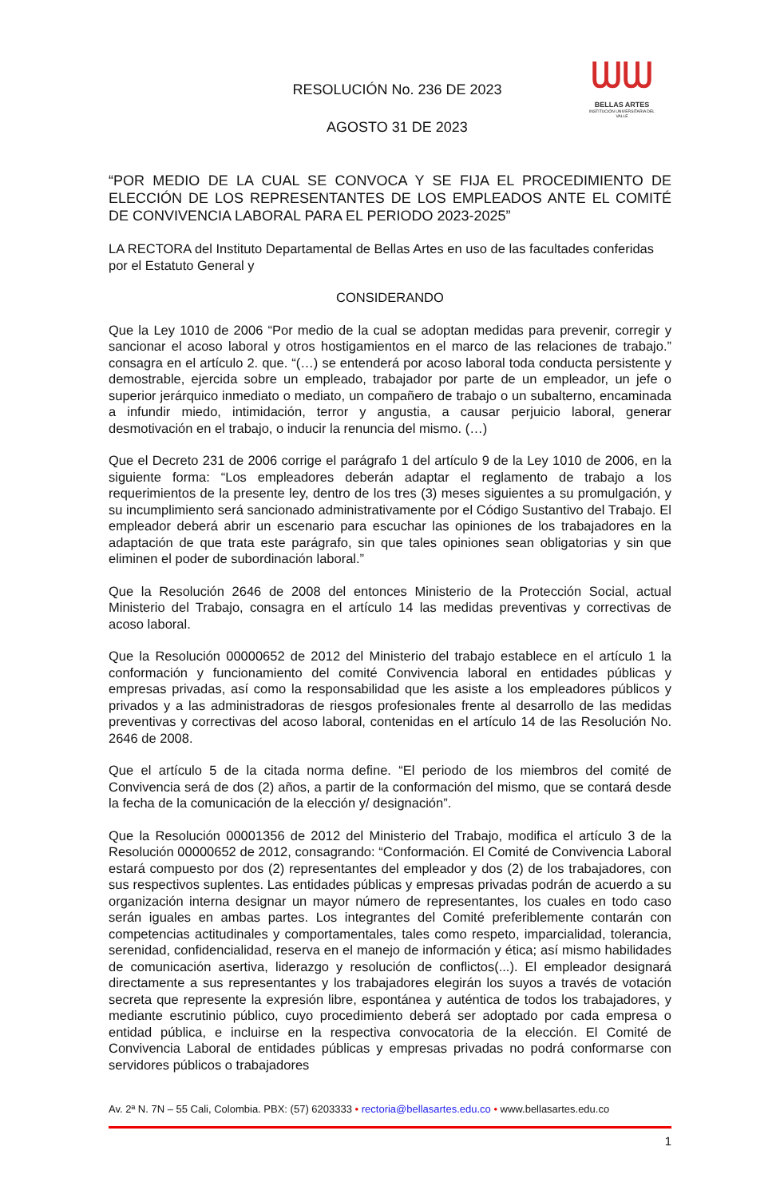ᗯᗯ
BELLAS ARTES
INSTITUCIÓN UNIVERSITARIA DEL VALLE
RESOLUCIÓN No. 236 DE 2023
AGOSTO 31 DE 2023
“POR MEDIO DE LA CUAL SE CONVOCA Y SE FIJA EL PROCEDIMIENTO DE ELECCIÓN DE LOS REPRESENTANTES DE LOS EMPLEADOS ANTE EL COMITÉ DE CONVIVENCIA LABORAL PARA EL PERIODO 2023-2025”
LA RECTORA del Instituto Departamental de Bellas Artes en uso de las facultades conferidas por el Estatuto General y
CONSIDERANDO
Que la Ley 1010 de 2006 “Por medio de la cual se adoptan medidas para prevenir, corregir y sancionar el acoso laboral y otros hostigamientos en el marco de las relaciones de trabajo.” consagra en el artículo 2. que. “(…) se entenderá por acoso laboral toda conducta persistente y demostrable, ejercida sobre un empleado, trabajador por parte de un empleador, un jefe o superior jerárquico inmediato o mediato, un compañero de trabajo o un subalterno, encaminada a infundir miedo, intimidación, terror y angustia, a causar perjuicio laboral, generar desmotivación en el trabajo, o inducir la renuncia del mismo. (…)
Que el Decreto 231 de 2006 corrige el parágrafo 1 del artículo 9 de la Ley 1010 de 2006, en la siguiente forma: “Los empleadores deberán adaptar el reglamento de trabajo a los requerimientos de la presente ley, dentro de los tres (3) meses siguientes a su promulgación, y su incumplimiento será sancionado administrativamente por el Código Sustantivo del Trabajo. El empleador deberá abrir un escenario para escuchar las opiniones de los trabajadores en la adaptación de que trata este parágrafo, sin que tales opiniones sean obligatorias y sin que eliminen el poder de subordinación laboral.”
Que la Resolución 2646 de 2008 del entonces Ministerio de la Protección Social, actual Ministerio del Trabajo, consagra en el artículo 14 las medidas preventivas y correctivas de acoso laboral.
Que la Resolución 00000652 de 2012 del Ministerio del trabajo establece en el artículo 1 la conformación y funcionamiento del comité Convivencia laboral en entidades públicas y empresas privadas, así como la responsabilidad que les asiste a los empleadores públicos y privados y a las administradoras de riesgos profesionales frente al desarrollo de las medidas preventivas y correctivas del acoso laboral, contenidas en el artículo 14 de las Resolución No. 2646 de 2008.
Que el artículo 5 de la citada norma define. “El periodo de los miembros del comité de Convivencia será de dos (2) años, a partir de la conformación del mismo, que se contará desde la fecha de la comunicación de la elección y/ designación”.
Que la Resolución 00001356 de 2012 del Ministerio del Trabajo, modifica el artículo 3 de la Resolución 00000652 de 2012, consagrando: “Conformación. El Comité de Convivencia Laboral estará compuesto por dos (2) representantes del empleador y dos (2) de los trabajadores, con sus respectivos suplentes. Las entidades públicas y empresas privadas podrán de acuerdo a su organización interna designar un mayor número de representantes, los cuales en todo caso serán iguales en ambas partes. Los integrantes del Comité preferiblemente contarán con competencias actitudinales y comportamentales, tales como respeto, imparcialidad, tolerancia, serenidad, confidencialidad, reserva en el manejo de información y ética; así mismo habilidades de comunicación asertiva, liderazgo y resolución de conflictos(...). El empleador designará directamente a sus representantes y los trabajadores elegirán los suyos a través de votación secreta que represente la expresión libre, espontánea y auténtica de todos los trabajadores, y mediante escrutinio público, cuyo procedimiento deberá ser adoptado por cada empresa o entidad pública, e incluirse en la respectiva convocatoria de la elección. El Comité de Convivencia Laboral de entidades públicas y empresas privadas no podrá conformarse con servidores públicos o trabajadores
Av. 2ª N. 7N – 55 Cali, Colombia. PBX: (57) 6203333 • rectoria@bellasartes.edu.co • www.bellasartes.edu.co
1